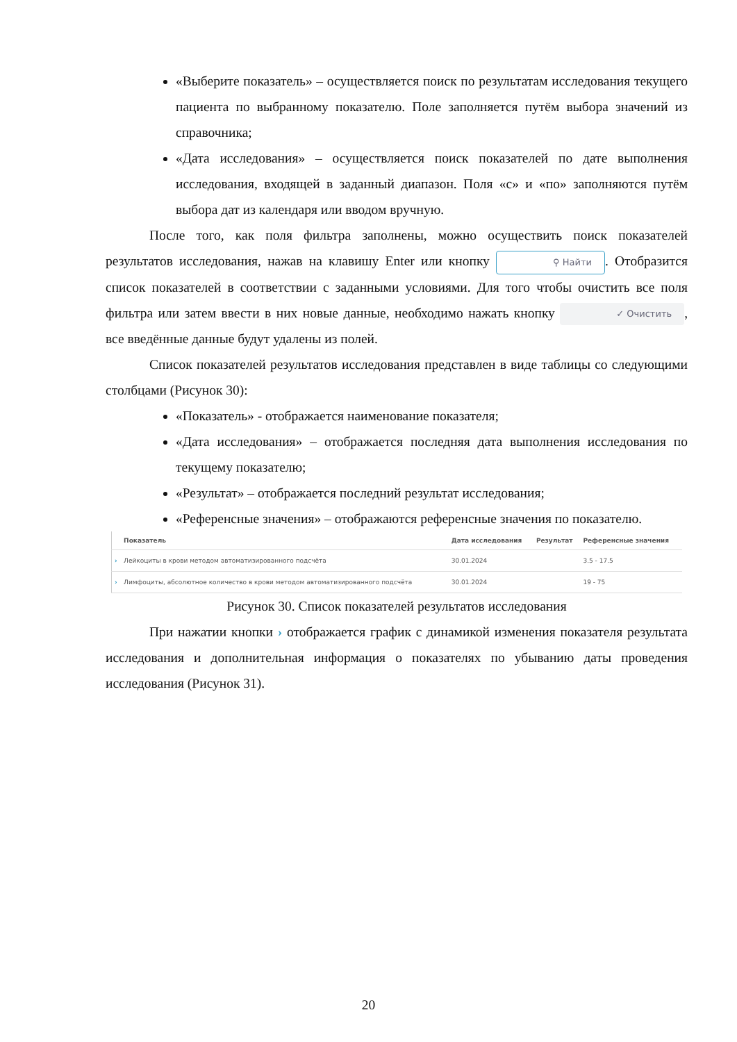«Выберите показатель» – осуществляется поиск по результатам исследования текущего пациента по выбранному показателю. Поле заполняется путём выбора значений из справочника;
«Дата исследования» – осуществляется поиск показателей по дате выполнения исследования, входящей в заданный диапазон. Поля «с» и «по» заполняются путём выбора дат из календаря или вводом вручную.
После того, как поля фильтра заполнены, можно осуществить поиск показателей результатов исследования, нажав на клавишу Enter или кнопку ⚲ Найти. Отобразится список показателей в соответствии с заданными условиями. Для того чтобы очистить все поля фильтра или затем ввести в них новые данные, необходимо нажать кнопку ✓ Очистить, все введённые данные будут удалены из полей.
Список показателей результатов исследования представлен в виде таблицы со следующими столбцами (Рисунок 30):
«Показатель» - отображается наименование показателя;
«Дата исследования» – отображается последняя дата выполнения исследования по текущему показателю;
«Результат» – отображается последний результат исследования;
«Референсные значения» – отображаются референсные значения по показателю.
| | Показатель | Дата исследования | Результат | Референсные значения |
| --- | --- | --- | --- | --- |
| › | Лейкоциты в крови методом автоматизированного подсчёта | 30.01.2024 | | 3.5 - 17.5 |
| › | Лимфоциты, абсолютное количество в крови методом автоматизированного подсчёта | 30.01.2024 | | 19 - 75 |
Рисунок 30. Список показателей результатов исследования
При нажатии кнопки › отображается график с динамикой изменения показателя результата исследования и дополнительная информация о показателях по убыванию даты проведения исследования (Рисунок 31).
20